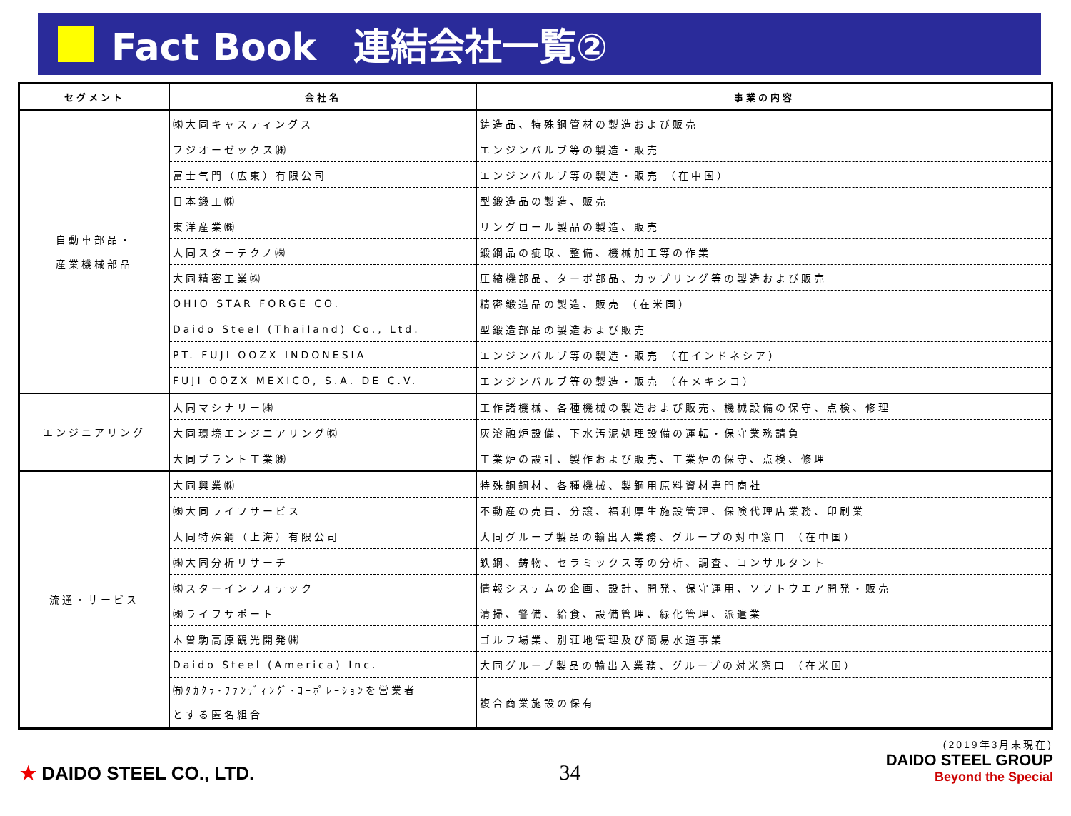Fact Book　連結会社一覧②
| セグメント | 会社名 | 事業の内容 |
| --- | --- | --- |
| 自動車部品・ 産業機械部品 | ㈱大同キャスティングス | 鋳造品、特殊鋼管材の製造および販売 |
| | フジオーゼックス㈱ | エンジンバルブ等の製造・販売 |
| | 富士气門（広東）有限公司 | エンジンバルブ等の製造・販売 （在中国） |
| | 日本鍛工㈱ | 型鍛造品の製造、販売 |
| | 東洋産業㈱ | リングロール製品の製造、販売 |
| | 大同スターテクノ㈱ | 鍛鋼品の疵取、整備、機械加工等の作業 |
| | 大同精密工業㈱ | 圧縮機部品、ターボ部品、カップリング等の製造および販売 |
| | OHIO STAR FORGE CO. | 精密鍛造品の製造、販売 （在米国） |
| | Daido Steel (Thailand) Co., Ltd. | 型鍛造部品の製造および販売 |
| | PT. FUJI OOZX INDONESIA | エンジンバルブ等の製造・販売 （在インドネシア） |
| | FUJI OOZX MEXICO, S.A. DE C.V. | エンジンバルブ等の製造・販売 （在メキシコ） |
| エンジニアリング | 大同マシナリー㈱ | 工作諸機械、各種機械の製造および販売、機械設備の保守、点検、修理 |
| | 大同環境エンジニアリング㈱ | 灰溶融炉設備、下水汚泥処理設備の運転・保守業務請負 |
| | 大同プラント工業㈱ | 工業炉の設計、製作および販売、工業炉の保守、点検、修理 |
| 流通・サービス | 大同興業㈱ | 特殊鋼鋼材、各種機械、製鋼用原料資材専門商社 |
| | ㈱大同ライフサービス | 不動産の売買、分譲、福利厚生施設管理、保険代理店業務、印刷業 |
| | 大同特殊鋼（上海）有限公司 | 大同グループ製品の輸出入業務、グループの対中窓口 （在中国） |
| | ㈱大同分析リサーチ | 鉄鋼、鋳物、セラミックス等の分析、調査、コンサルタント |
| | ㈱スターインフォテック | 情報システムの企画、設計、開発、保守運用、ソフトウエア開発・販売 |
| | ㈱ライフサポート | 清掃、警備、給食、設備管理、緑化管理、派遣業 |
| | 木曽駒高原観光開発㈱ | ゴルフ場業、別荘地管理及び簡易水道事業 |
| | Daido Steel (America) Inc. | 大同グループ製品の輸出入業務、グループの対米窓口 （在米国） |
| | ㈲ﾀｶｸﾗ･ﾌｧﾝﾃﾞｨﾝｸﾞ･ｺｰﾎﾟﾚｰｼｮﾝを営業者 とする匿名組合 | 複合商業施設の保有 |
★ DAIDO STEEL CO., LTD.
34
(2019年3月末現在)
DAIDO STEEL GROUP
Beyond the Special